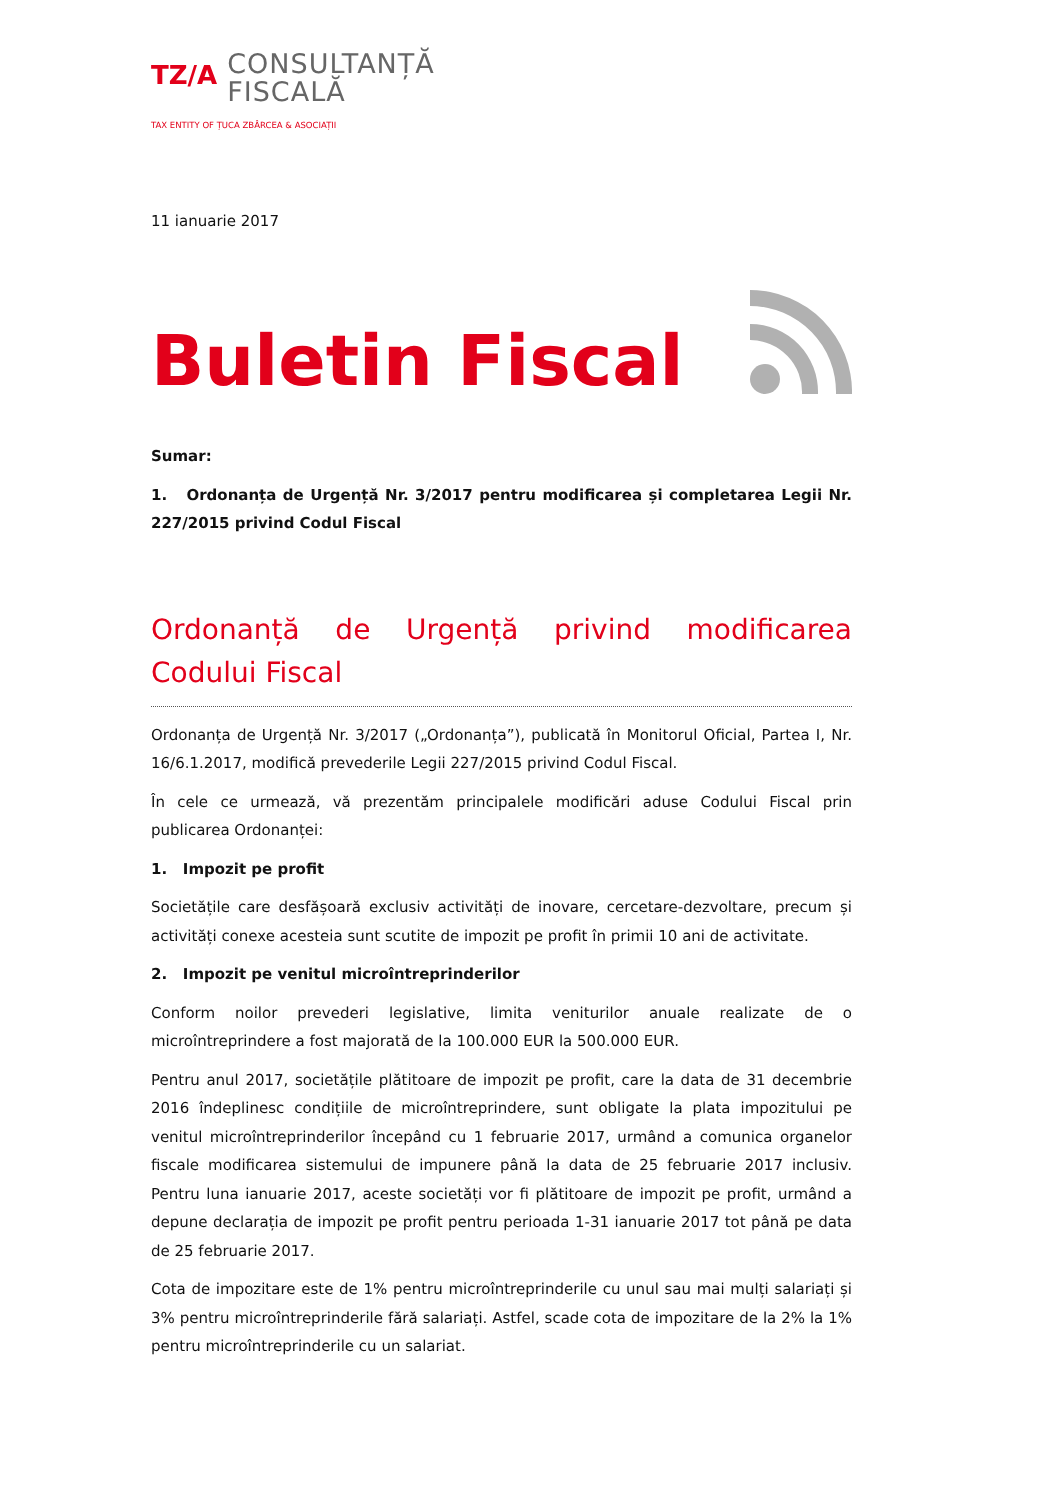TZ/A
CONSULTANȚĂ
FISCALĂ
TAX ENTITY OF ȚUCA ZBÂRCEA & ASOCIAȚII
11 ianuarie 2017
Buletin Fiscal
Sumar:
1. Ordonanța de Urgență Nr. 3/2017 pentru modificarea și completarea Legii Nr. 227/2015 privind Codul Fiscal
Ordonanță de Urgență privind modificarea Codului Fiscal
Ordonanța de Urgență Nr. 3/2017 („Ordonanța”), publicată în Monitorul Oficial, Partea I, Nr. 16/6.1.2017, modifică prevederile Legii 227/2015 privind Codul Fiscal.
În cele ce urmează, vă prezentăm principalele modificări aduse Codului Fiscal prin publicarea Ordonanței:
1. Impozit pe profit
Societățile care desfășoară exclusiv activități de inovare, cercetare-dezvoltare, precum și activități conexe acesteia sunt scutite de impozit pe profit în primii 10 ani de activitate.
2. Impozit pe venitul microîntreprinderilor
Conform noilor prevederi legislative, limita veniturilor anuale realizate de o microîntreprindere a fost majorată de la 100.000 EUR la 500.000 EUR.
Pentru anul 2017, societățile plătitoare de impozit pe profit, care la data de 31 decembrie 2016 îndeplinesc condițiile de microîntreprindere, sunt obligate la plata impozitului pe venitul microîntreprinderilor începând cu 1 februarie 2017, urmând a comunica organelor fiscale modificarea sistemului de impunere până la data de 25 februarie 2017 inclusiv. Pentru luna ianuarie 2017, aceste societăți vor fi plătitoare de impozit pe profit, urmând a depune declarația de impozit pe profit pentru perioada 1-31 ianuarie 2017 tot până pe data de 25 februarie 2017.
Cota de impozitare este de 1% pentru microîntreprinderile cu unul sau mai mulți salariați și 3% pentru microîntreprinderile fără salariați. Astfel, scade cota de impozitare de la 2% la 1% pentru microîntreprinderile cu un salariat.